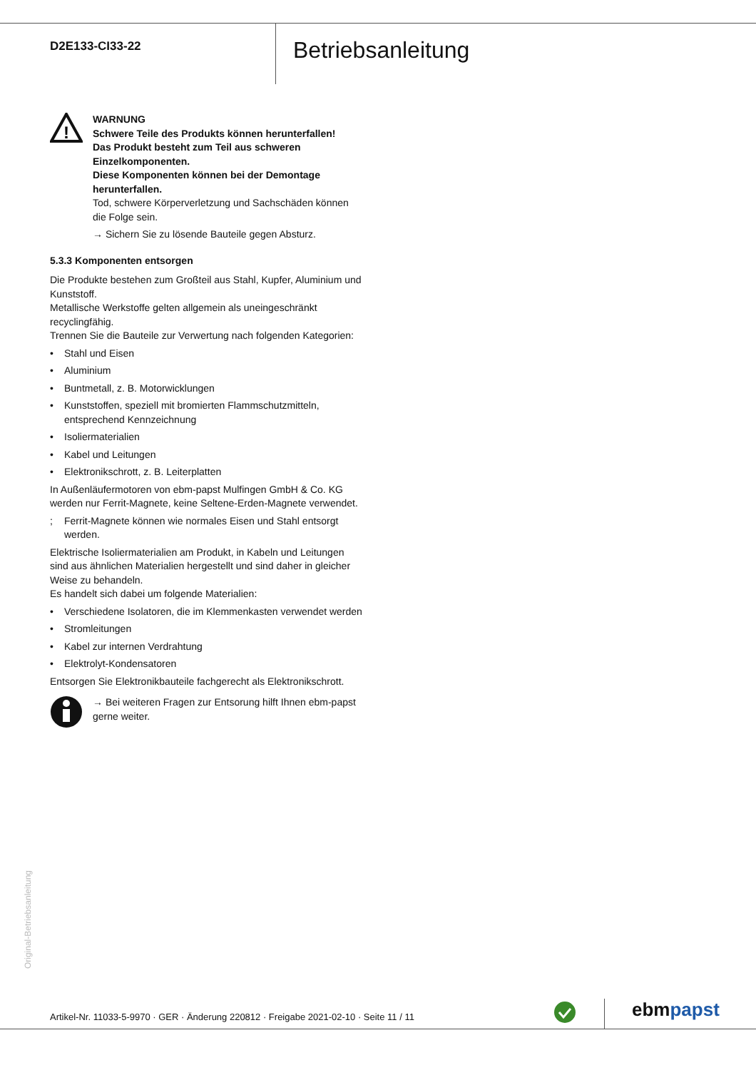D2E133-CI33-22 Betriebsanleitung
!
WARNUNG
Schwere Teile des Produkts können herunterfallen!
Das Produkt besteht zum Teil aus schweren Einzelkomponenten.
Diese Komponenten können bei der Demontage herunterfallen.
Tod, schwere Körperverletzung und Sachschäden können die Folge sein.
→ Sichern Sie zu lösende Bauteile gegen Absturz.
5.3.3 Komponenten entsorgen
Die Produkte bestehen zum Großteil aus Stahl, Kupfer, Aluminium und Kunststoff.
Metallische Werkstoffe gelten allgemein als uneingeschränkt recyclingfähig.
Trennen Sie die Bauteile zur Verwertung nach folgenden Kategorien:
• Stahl und Eisen
• Aluminium
• Buntmetall, z. B. Motorwicklungen
• Kunststoffen, speziell mit bromierten Flammschutzmitteln, entsprechend Kennzeichnung
• Isoliermaterialien
• Kabel und Leitungen
• Elektronikschrott, z. B. Leiterplatten
In Außenläufermotoren von ebm-papst Mulfingen GmbH & Co. KG werden nur Ferrit-Magnete, keine Seltene-Erden-Magnete verwendet.
; Ferrit-Magnete können wie normales Eisen und Stahl entsorgt werden.
Elektrische Isoliermaterialien am Produkt, in Kabeln und Leitungen sind aus ähnlichen Materialien hergestellt und sind daher in gleicher Weise zu behandeln.
Es handelt sich dabei um folgende Materialien:
• Verschiedene Isolatoren, die im Klemmenkasten verwendet werden
• Stromleitungen
• Kabel zur internen Verdrahtung
• Elektrolyt-Kondensatoren
Entsorgen Sie Elektronikbauteile fachgerecht als Elektronikschrott.
→ Bei weiteren Fragen zur Entsorung hilft Ihnen ebm-papst gerne weiter.
Original-Betriebsanleitung
Artikel-Nr. 11033-5-9970 · GER · Änderung 220812 · Freigabe 2021-02-10 · Seite 11 / 11
ebmpapst